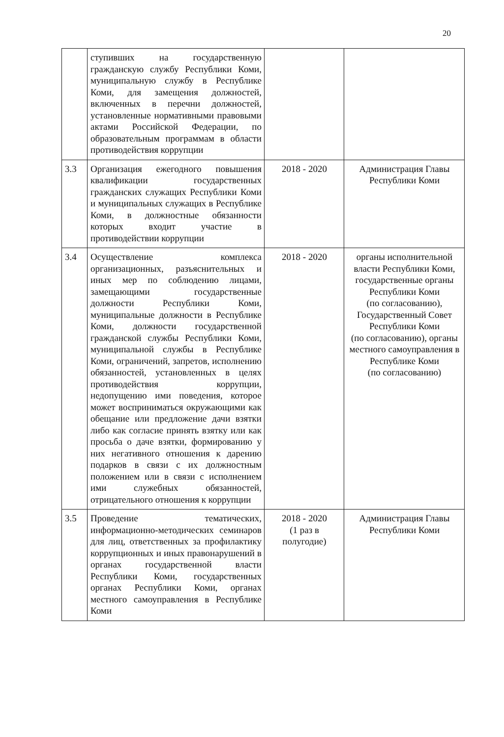20
| | ступивших на государственную гражданскую службу Республики Коми, муниципальную службу в Республике Коми, для замещения должностей, включенных в перечни должностей, установленные нормативными правовыми актами Российской Федерации, по образовательным программам в области противодействия коррупции | | |
| 3.3 | Организация ежегодного повышения квалификации государственных гражданских служащих Республики Коми и муниципальных служащих в Республике Коми, в должностные обязанности которых входит участие в противодействии коррупции | 2018 - 2020 | Администрация Главы Республики Коми |
| 3.4 | Осуществление комплекса организационных, разъяснительных и иных мер по соблюдению лицами, замещающими государственные должности Республики Коми, муниципальные должности в Республике Коми, должности государственной гражданской службы Республики Коми, муниципальной службы в Республике Коми, ограничений, запретов, исполнению обязанностей, установленных в целях противодействия коррупции, недопущению ими поведения, которое может восприниматься окружающими как обещание или предложение дачи взятки либо как согласие принять взятку или как просьба о даче взятки, формированию у них негативного отношения к дарению подарков в связи с их должностным положением или в связи с исполнением ими служебных обязанностей, отрицательного отношения к коррупции | 2018 - 2020 | органы исполнительной власти Республики Коми, государственные органы Республики Коми (по согласованию), Государственный Совет Республики Коми (по согласованию), органы местного самоуправления в Республике Коми (по согласованию) |
| 3.5 | Проведение тематических, информационно-методических семинаров для лиц, ответственных за профилактику коррупционных и иных правонарушений в органах государственной власти Республики Коми, государственных органах Республики Коми, органах местного самоуправления в Республике Коми | 2018 - 2020 (1 раз в полугодие) | Администрация Главы Республики Коми |